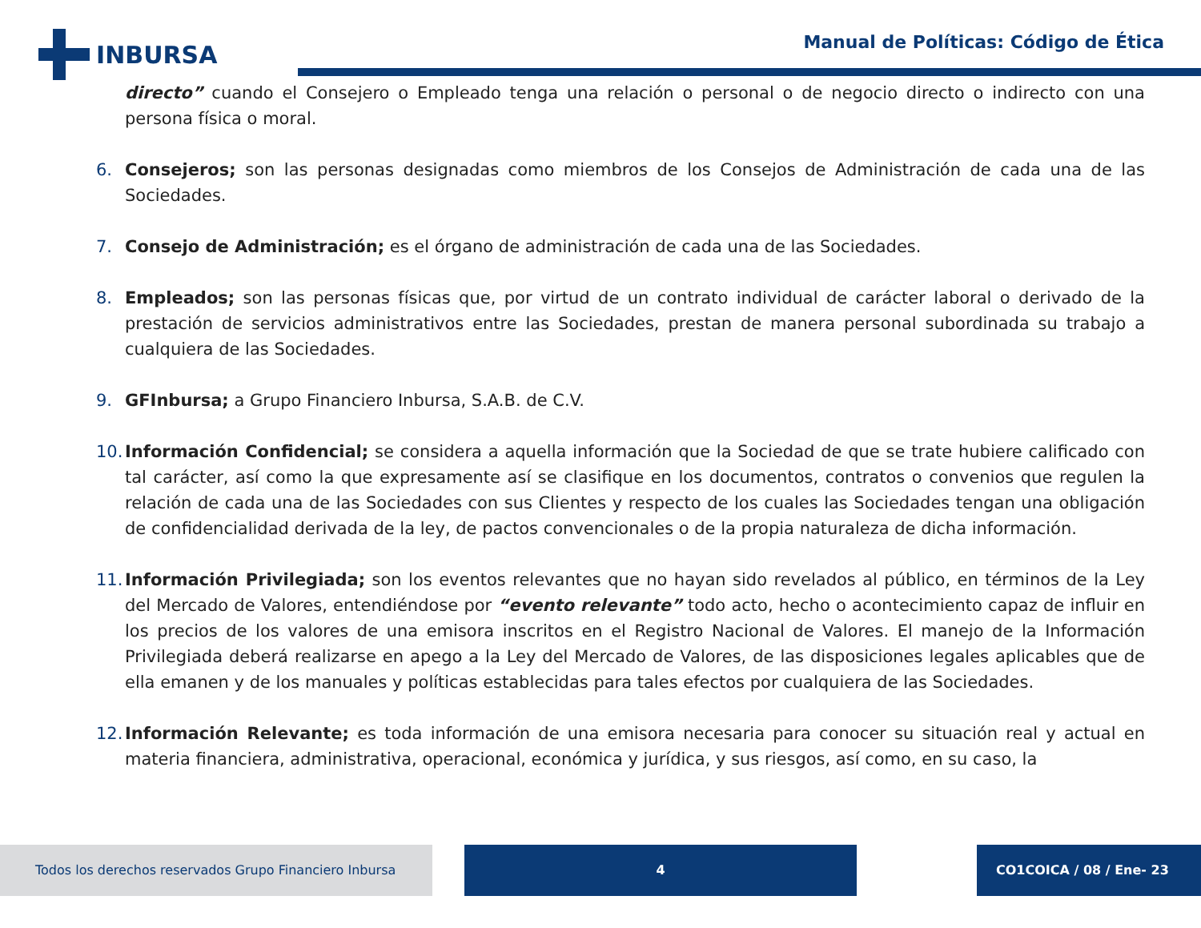INBURSA
Manual de Políticas: Código de Ética
directo” cuando el Consejero o Empleado tenga una relación o personal o de negocio directo o indirecto con una persona física o moral.
6. Consejeros; son las personas designadas como miembros de los Consejos de Administración de cada una de las Sociedades.
7. Consejo de Administración; es el órgano de administración de cada una de las Sociedades.
8. Empleados; son las personas físicas que, por virtud de un contrato individual de carácter laboral o derivado de la prestación de servicios administrativos entre las Sociedades, prestan de manera personal subordinada su trabajo a cualquiera de las Sociedades.
9. GFInbursa; a Grupo Financiero Inbursa, S.A.B. de C.V.
10.
Información Confidencial; se considera a aquella información que la Sociedad de que se trate hubiere calificado con tal carácter, así como la que expresamente así se clasifique en los documentos, contratos o convenios que regulen la relación de cada una de las Sociedades con sus Clientes y respecto de los cuales las Sociedades tengan una obligación de confidencialidad derivada de la ley, de pactos convencionales o de la propia naturaleza de dicha información.
11.
Información Privilegiada; son los eventos relevantes que no hayan sido revelados al público, en términos de la Ley del Mercado de Valores, entendiéndose por “evento relevante” todo acto, hecho o acontecimiento capaz de influir en los precios de los valores de una emisora inscritos en el Registro Nacional de Valores. El manejo de la Información Privilegiada deberá realizarse en apego a la Ley del Mercado de Valores, de las disposiciones legales aplicables que de ella emanen y de los manuales y políticas establecidas para tales efectos por cualquiera de las Sociedades.
12.
Información Relevante; es toda información de una emisora necesaria para conocer su situación real y actual en materia financiera, administrativa, operacional, económica y jurídica, y sus riesgos, así como, en su caso, la
Todos los derechos reservados Grupo Financiero Inbursa 4 CO1COICA / 08 / Ene- 23